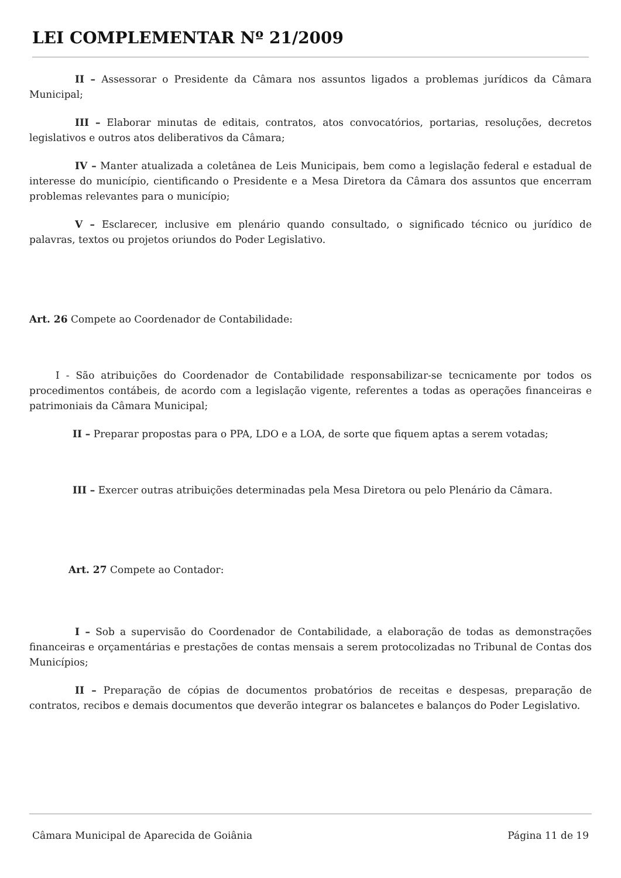LEI COMPLEMENTAR Nº 21/2009
II – Assessorar o Presidente da Câmara nos assuntos ligados a problemas jurídicos da Câmara Municipal;
III – Elaborar minutas de editais, contratos, atos convocatórios, portarias, resoluções, decretos legislativos e outros atos deliberativos da Câmara;
IV – Manter atualizada a coletânea de Leis Municipais, bem como a legislação federal e estadual de interesse do município, cientificando o Presidente e a Mesa Diretora da Câmara dos assuntos que encerram problemas relevantes para o município;
V – Esclarecer, inclusive em plenário quando consultado, o significado técnico ou jurídico de palavras, textos ou projetos oriundos do Poder Legislativo.
Art. 26 Compete ao Coordenador de Contabilidade:
I - São atribuições do Coordenador de Contabilidade responsabilizar-se tecnicamente por todos os procedimentos contábeis, de acordo com a legislação vigente, referentes a todas as operações financeiras e patrimoniais da Câmara Municipal;
II – Preparar propostas para o PPA, LDO e a LOA, de sorte que fiquem aptas a serem votadas;
III – Exercer outras atribuições determinadas pela Mesa Diretora ou pelo Plenário da Câmara.
Art. 27 Compete ao Contador:
I – Sob a supervisão do Coordenador de Contabilidade, a elaboração de todas as demonstrações financeiras e orçamentárias e prestações de contas mensais a serem protocolizadas no Tribunal de Contas dos Municípios;
II – Preparação de cópias de documentos probatórios de receitas e despesas, preparação de contratos, recibos e demais documentos que deverão integrar os balancetes e balanços do Poder Legislativo.
Câmara Municipal de Aparecida de Goiânia Página 11 de 19